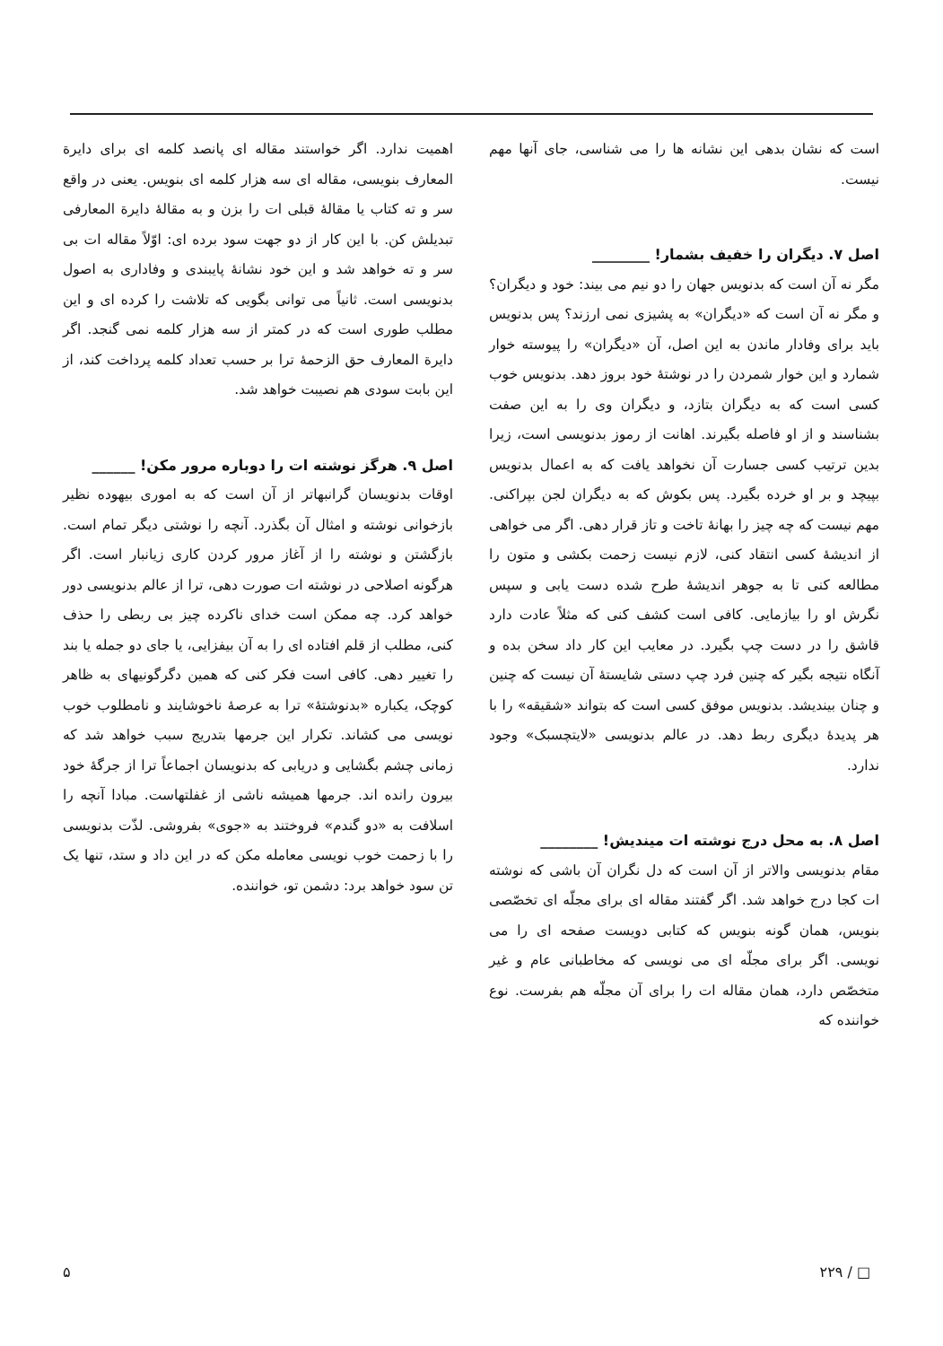است که نشان بدهی این نشانه ها را می شناسی، جای آنها مهم نیست.
اصل ۷. دیگران را خفیف بشمار! ________
مگر نه آن است که بدنویس جهان را دو نیم می بیند: خود و دیگران؟ و مگر نه آن است که «دیگران» به پشیزی نمی ارزند؟ پس بدنویس باید برای وفادار ماندن به این اصل، آن «دیگران» را پیوسته خوار شمارد و این خوار شمردن را در نوشتهٔ خود بروز دهد. بدنویس خوب کسی است که به دیگران بتازد، و دیگران وی را به این صفت بشناسند و از او فاصله بگیرند. اهانت از رموز بدنویسی است، زیرا بدین ترتیب کسی جسارت آن نخواهد یافت که به اعمال بدنویس بپیچد و بر او خرده بگیرد. پس بکوش که به دیگران لجن بپراکنی. مهم نیست که چه چیز را بهانهٔ تاخت و تاز قرار دهی. اگر می خواهی از اندیشهٔ کسی انتقاد کنی، لازم نیست زحمت بکشی و متون را مطالعه کنی تا به جوهر اندیشهٔ طرح شده دست یابی و سپس نگرش او را بیازمایی. کافی است کشف کنی که مثلاً عادت دارد قاشق را در دست چپ بگیرد. در معایب این کار داد سخن بده و آنگاه نتیجه بگیر که چنین فرد چپ دستی شایستهٔ آن نیست که چنین و چنان بیندیشد. بدنویس موفق کسی است که بتواند «شقیقه» را با هر پدیدهٔ دیگری ربط دهد. در عالم بدنویسی «لایتچسبک» وجود ندارد.
اصل ۸. به محل درج نوشته ات میندیش! ________
مقام بدنویسی والاتر از آن است که دل نگران آن باشی که نوشته ات کجا درج خواهد شد. اگر گفتند مقاله ای برای مجلّه ای تخصّصی بنویس، همان گونه بنویس که کتابی دویست صفحه ای را می نویسی. اگر برای مجلّه ای می نویسی که مخاطبانی عام و غیر متخصّص دارد، همان مقاله ات را برای آن مجلّه هم بفرست. نوع خواننده که
اهمیت ندارد. اگر خواستند مقاله ای پانصد کلمه ای برای دایرة المعارف بنویسی، مقاله ای سه هزار کلمه ای بنویس. یعنی در واقع سر و ته کتاب یا مقالهٔ قبلی ات را بزن و به مقالهٔ دایرة المعارفی تبدیلش کن. با این کار از دو جهت سود برده ای: اوّلاً مقاله ات بی سر و ته خواهد شد و این خود نشانهٔ پایبندی و وفاداری به اصول بدنویسی است. ثانیاً می توانی بگویی که تلاشت را کرده ای و این مطلب طوری است که در کمتر از سه هزار کلمه نمی گنجد. اگر دایرة المعارف حق الزحمهٔ ترا بر حسب تعداد کلمه پرداخت کند، از این بابت سودی هم نصیبت خواهد شد.
اصل ۹. هرگز نوشته ات را دوباره مرور مکن! ______
اوقات بدنویسان گرانبهاتر از آن است که به اموری بیهوده نظیر بازخوانی نوشته و امثال آن بگذرد. آنچه را نوشتی دیگر تمام است. بازگشتن و نوشته را از آغاز مرور کردن کاری زیانبار است. اگر هرگونه اصلاحی در نوشته ات صورت دهی، ترا از عالم بدنویسی دور خواهد کرد. چه ممکن است خدای ناکرده چیز بی ربطی را حذف کنی، مطلب از قلم افتاده ای را به آن بیفزایی، یا جای دو جمله یا بند را تغییر دهی. کافی است فکر کنی که همین دگرگونیهای به ظاهر کوچک، یکباره «بدنوشتهٔ» ترا به عرصهٔ ناخوشایند و نامطلوب خوب نویسی می کشاند. تکرار این جرمها بتدریج سبب خواهد شد که زمانی چشم بگشایی و دریابی که بدنویسان اجماعاً ترا از جرگهٔ خود بیرون رانده اند. جرمها همیشه ناشی از غفلتهاست. مبادا آنچه را اسلافت به «دو گندم» فروختند به «جوی» بفروشی. لذّت بدنویسی را با زحمت خوب نویسی معامله مکن که در این داد و ستد، تنها یک تن سود خواهد برد: دشمن تو، خواننده.
□ / ۲۲۹ ۵